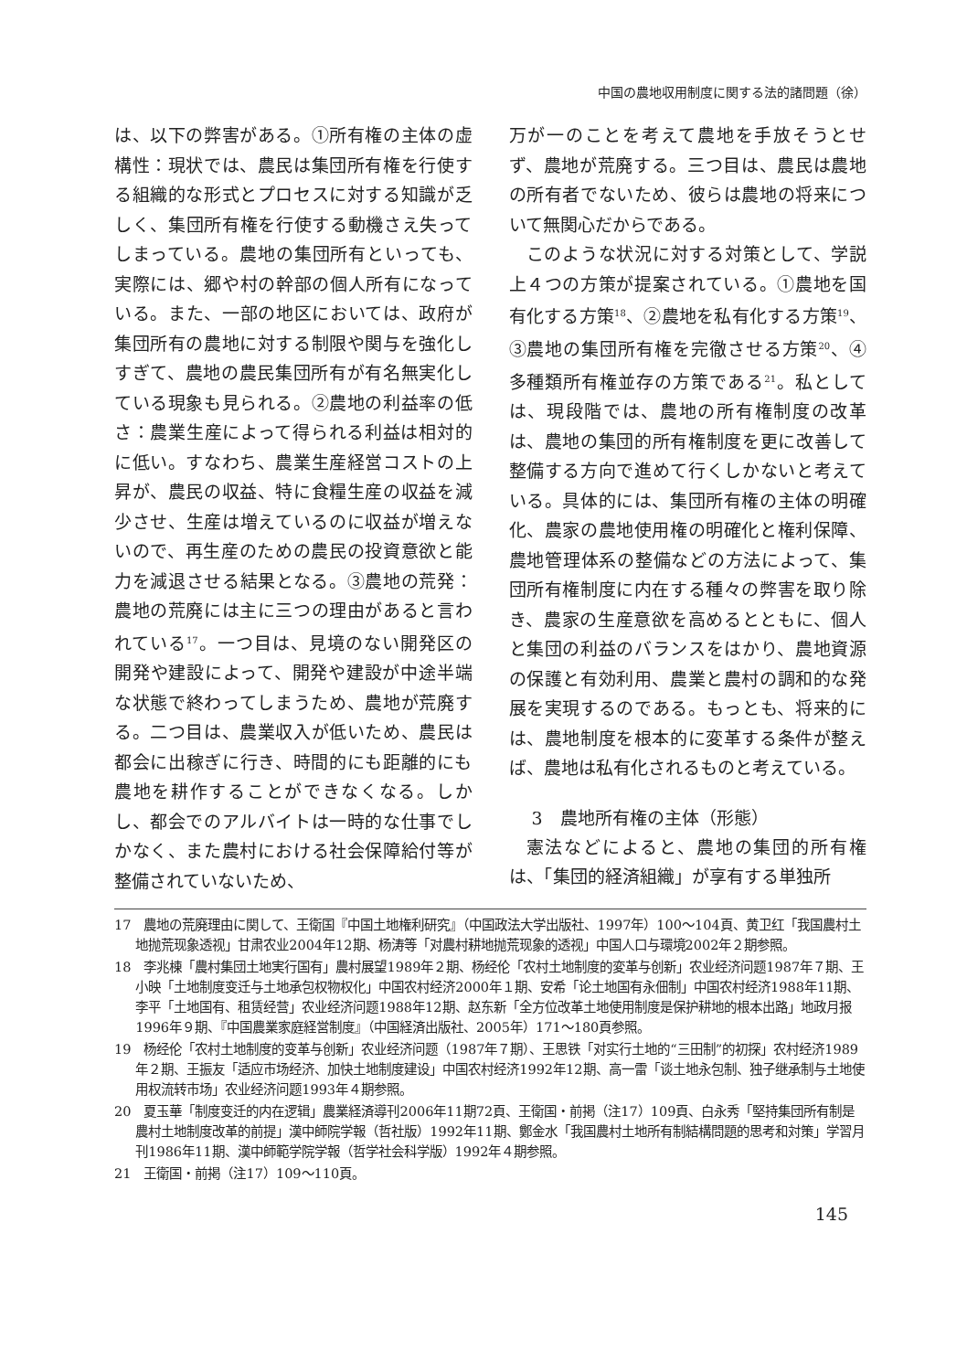中国の農地収用制度に関する法的諸問題（徐）
は、以下の弊害がある。①所有権の主体の虚構性：現状では、農民は集団所有権を行使する組織的な形式とプロセスに対する知識が乏しく、集団所有権を行使する動機さえ失ってしまっている。農地の集団所有といっても、実際には、郷や村の幹部の個人所有になっている。また、一部の地区においては、政府が集団所有の農地に対する制限や関与を強化しすぎて、農地の農民集団所有が有名無実化している現象も見られる。②農地の利益率の低さ：農業生産によって得られる利益は相対的に低い。すなわち、農業生産経営コストの上昇が、農民の収益、特に食糧生産の収益を減少させ、生産は増えているのに収益が増えないので、再生産のための農民の投資意欲と能力を減退させる結果となる。③農地の荒発：農地の荒廃には主に三つの理由があると言われている<sup>17</sup>。一つ目は、見境のない開発区の開発や建設によって、開発や建設が中途半端な状態で終わってしまうため、農地が荒廃する。二つ目は、農業収入が低いため、農民は都会に出稼ぎに行き、時間的にも距離的にも農地を耕作することができなくなる。しかし、都会でのアルバイトは一時的な仕事でしかなく、また農村における社会保障給付等が整備されていないため、
万が一のことを考えて農地を手放そうとせず、農地が荒廃する。三つ目は、農民は農地の所有者でないため、彼らは農地の将来について無関心だからである。
このような状況に対する対策として、学説上４つの方策が提案されている。①農地を国有化する方策<sup>18</sup>、②農地を私有化する方策<sup>19</sup>、③農地の集団所有権を完徹させる方策<sup>20</sup>、④多種類所有権並存の方策である<sup>21</sup>。私としては、現段階では、農地の所有権制度の改革は、農地の集団的所有権制度を更に改善して整備する方向で進めて行くしかないと考えている。具体的には、集団所有権の主体の明確化、農家の農地使用権の明確化と権利保障、農地管理体系の整備などの方法によって、集団所有権制度に内在する種々の弊害を取り除き、農家の生産意欲を高めるとともに、個人と集団の利益のバランスをはかり、農地資源の保護と有効利用、農業と農村の調和的な発展を実現するのである。もっとも、将来的には、農地制度を根本的に変革する条件が整えば、農地は私有化されるものと考えている。
3　農地所有権の主体（形態）
憲法などによると、農地の集団的所有権は、「集団的経済組織」が享有する単独所
17　農地の荒廃理由に関して、王衛国『中国土地権利研究』（中国政法大学出版社、1997年）100～104頁、黄卫红「我国農村土地抛荒现象透视」甘肃农业2004年12期、杨涛等「对農村耕地抛荒现象的透视」中国人口与環境2002年２期参照。
18　李兆棟「農村集団土地実行国有」農村展望1989年２期、杨经伦「农村土地制度的変革与创新」农业经济问题1987年７期、王小映「土地制度变迁与土地承包权物权化」中国农村经济2000年１期、安希「论土地国有永佃制」中国农村经济1988年11期、李平「土地国有、租赁经营」农业经济问题1988年12期、赵东新「全方位改革土地使用制度是保护耕地的根本出路」地政月报1996年９期、『中国農業家庭経営制度』（中国経済出版社、2005年）171～180頁参照。
19　杨经伦「农村土地制度的变革与创新」农业经济问题（1987年７期）、王思铁「对实行土地的“三田制”的初探」农村经济1989年２期、王振友「适应市场经济、加快土地制度建设」中国农村经济1992年12期、高一雷「谈土地永包制、独子继承制与土地使用权流转市场」农业经济问题1993年４期参照。
20　夏玉華「制度变迁的内在逻辑」農業経済導刊2006年11期72頁、王衛国・前掲（注17）109頁、白永秀「堅持集団所有制是農村土地制度改革的前提」漢中師院学報（哲社版）1992年11期、鄭金水「我国農村土地所有制結構問題的思考和対策」学習月刊1986年11期、漢中師範学院学報（哲学社会科学版）1992年４期参照。
21　王衛国・前掲（注17）109～110頁。
145